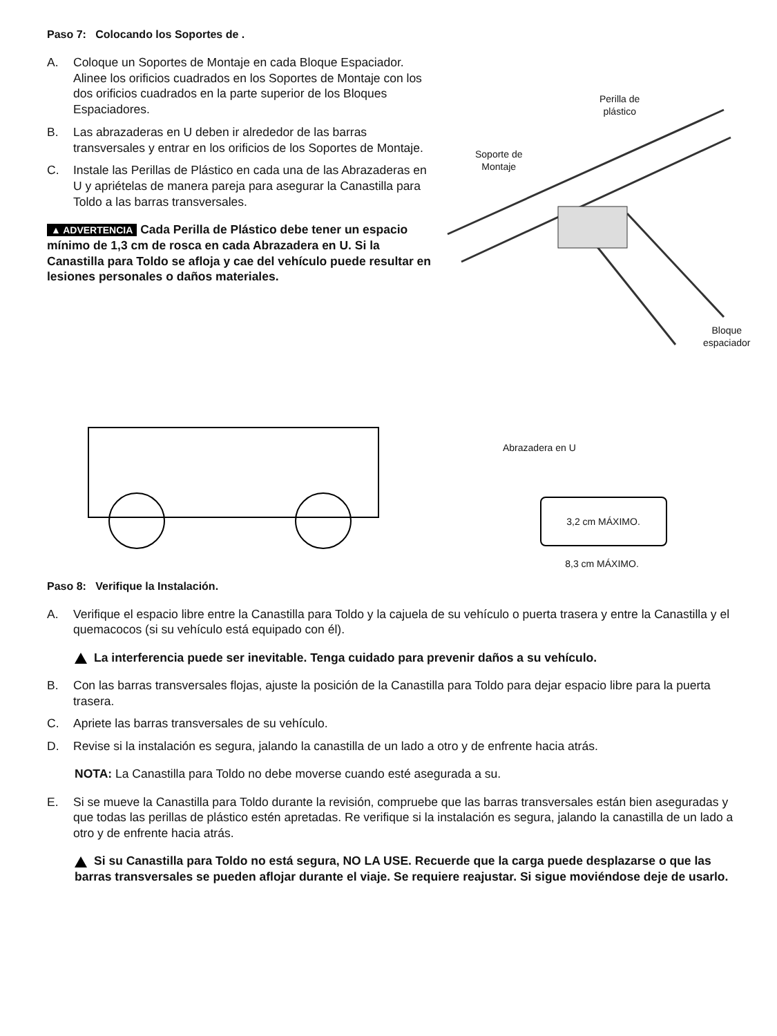Paso 7: Colocando los Soportes de .
A. Coloque un Soportes de Montaje en cada Bloque Espaciador. Alinee los orificios cuadrados en los Soportes de Montaje con los dos orificios cuadrados en la parte superior de los Bloques Espaciadores.
B. Las abrazaderas en U deben ir alrededor de las barras transversales y entrar en los orificios de los Soportes de Montaje.
C. Instale las Perillas de Plástico en cada una de las Abrazaderas en U y apriételas de manera pareja para asegurar la Canastilla para Toldo a las barras transversales.
▲ ADVERTENCIA Cada Perilla de Plástico debe tener un espacio mínimo de 1,3 cm de rosca en cada Abrazadera en U. Si la Canastilla para Toldo se afloja y cae del vehículo puede resultar en lesiones personales o daños materiales.
Perilla de
plástico
Soporte de
Montaje
Bloque
espaciador
Abrazadera en U
3,2 cm MÁXIMO.
8,3 cm MÁXIMO.
Paso 8: Verifique la Instalación.
A. Verifique el espacio libre entre la Canastilla para Toldo y la cajuela de su vehículo o puerta trasera y entre la Canastilla y el quemacocos (si su vehículo está equipado con él).
La interferencia puede ser inevitable. Tenga cuidado para prevenir daños a su vehículo.
B. Con las barras transversales flojas, ajuste la posición de la Canastilla para Toldo para dejar espacio libre para la puerta trasera.
C. Apriete las barras transversales de su vehículo.
D. Revise si la instalación es segura, jalando la canastilla de un lado a otro y de enfrente hacia atrás.
NOTA: La Canastilla para Toldo no debe moverse cuando esté asegurada a su.
E. Si se mueve la Canastilla para Toldo durante la revisión, compruebe que las barras transversales están bien aseguradas y que todas las perillas de plástico estén apretadas. Re verifique si la instalación es segura, jalando la canastilla de un lado a otro y de enfrente hacia atrás.
Si su Canastilla para Toldo no está segura, NO LA USE. Recuerde que la carga puede desplazarse o que las barras transversales se pueden aflojar durante el viaje. Se requiere reajustar. Si sigue moviéndose deje de usarlo.